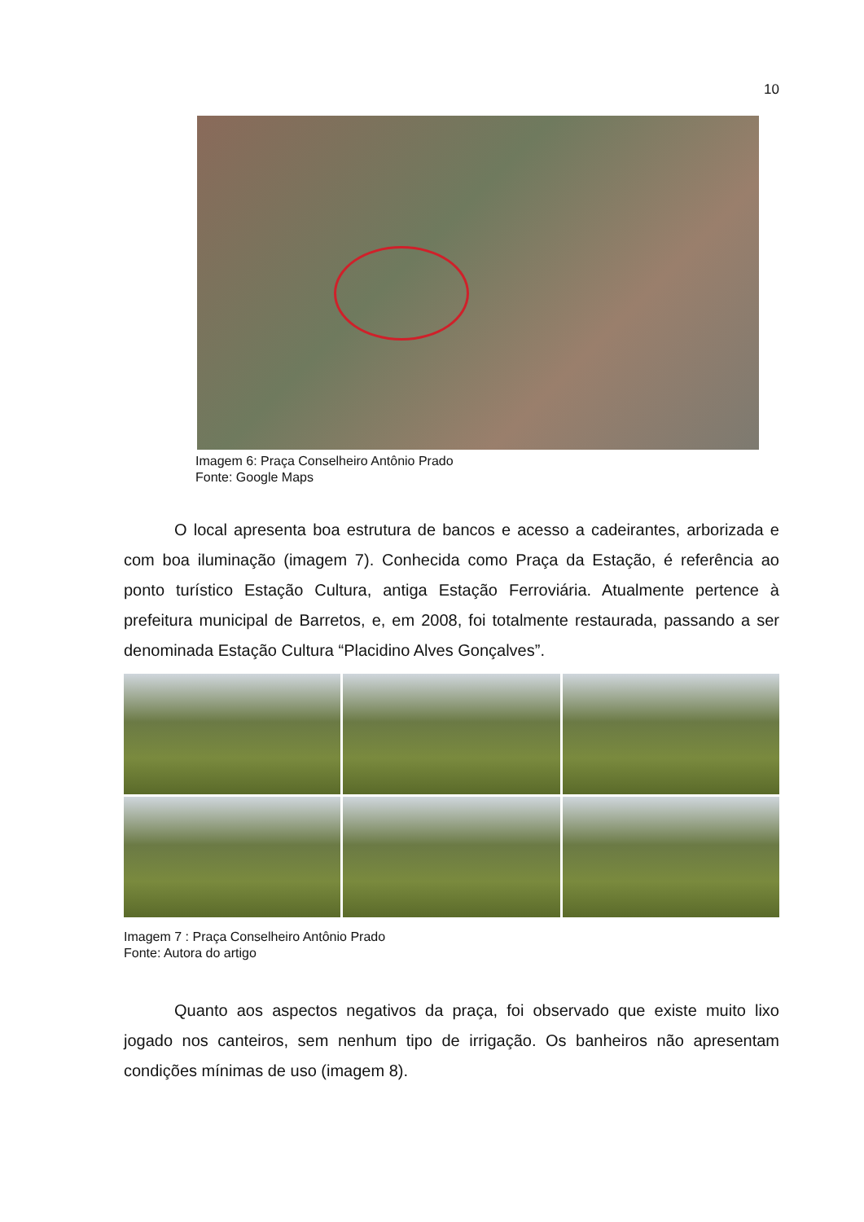10
Imagem 6: Praça Conselheiro Antônio Prado
Fonte: Google Maps
O local apresenta boa estrutura de bancos e acesso a cadeirantes, arborizada e com boa iluminação (imagem 7). Conhecida como Praça da Estação, é referência ao ponto turístico Estação Cultura, antiga Estação Ferroviária. Atualmente pertence à prefeitura municipal de Barretos, e, em 2008, foi totalmente restaurada, passando a ser denominada Estação Cultura “Placidino Alves Gonçalves”.
Imagem 7 : Praça Conselheiro Antônio Prado
Fonte: Autora do artigo
Quanto aos aspectos negativos da praça, foi observado que existe muito lixo jogado nos canteiros, sem nenhum tipo de irrigação. Os banheiros não apresentam condições mínimas de uso (imagem 8).